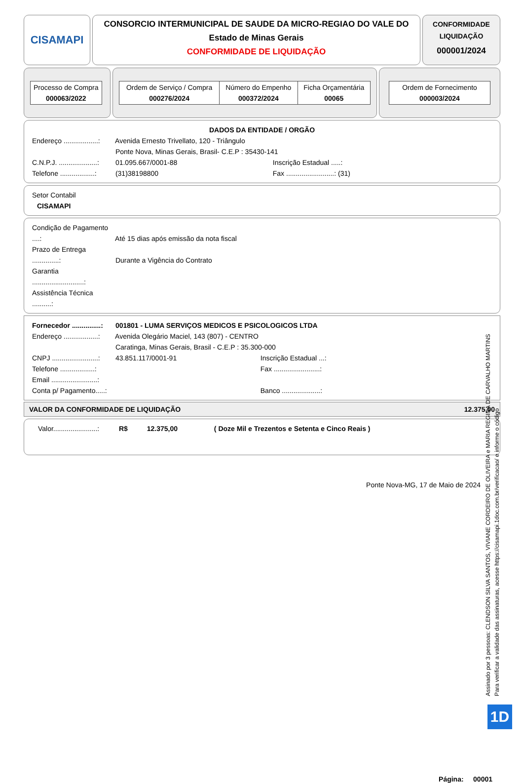CISAMAPI
CONSORCIO INTERMUNICIPAL DE SAUDE DA MICRO-REGIAO DO VALE DO
Estado de Minas Gerais
CONFORMIDADE DE LIQUIDAÇÃO
CONFORMIDADE
LIQUIDAÇÃO
000001/2024
| Processo de Compra 000063/2022 |
| Ordem de Serviço / Compra 000276/2024 | Número do Empenho 000372/2024 | Ficha Orçamentária 00065 |
| Ordem de Fornecimento 000003/2024 |
DADOS DA ENTIDADE / ORGÃO
Endereço ..................: Avenida Ernesto Trivellato, 120 - Triângulo
Ponte Nova, Minas Gerais, Brasil- C.E.P : 35430-141
C.N.P.J. ....................: 01.095.667/0001-88 Inscrição Estadual .....:
Telefone ..................: (31)38198800 Fax .........................: (31)
Setor Contabil
CISAMAPI
Condição de Pagamento ....: Até 15 dias após emissão da nota fiscal
Prazo de Entrega ..............: Durante a Vigência do Contrato
Garantia ...........................:
Assistência Técnica ..........:
Fornecedor ...............: 001801 - LUMA SERVIÇOS MEDICOS E PSICOLOGICOS LTDA
Endereço ..................: Avenida Olegário Maciel, 143 (807) - CENTRO
Caratinga, Minas Gerais, Brasil - C.E.P : 35.300-000
CNPJ ........................: 43.851.117/0001-91 Inscrição Estadual ...:
Telefone ..................: Fax ........................:
Email ........................:
Conta p/ Pagamento.....: Banco ....................:
VALOR DA CONFORMIDADE DE LIQUIDAÇÃO 12.375,00
Valor.......................: R$ 12.375,00 ( Doze Mil e Trezentos e Setenta e Cinco Reais )
Ponte Nova-MG, 17 de Maio de 2024
Página: 00001
Assinado por 3 pessoas: CLENDSON SILVA SANTOS, VIVIANE CORDEIRO DE OLIVEIRA e MARIA REGINA DE CARVALHO MARTINS
Para verificar a validade das assinaturas, acesse https://cisamapi.1doc.com.br/verificacao/ e informe o código
1D